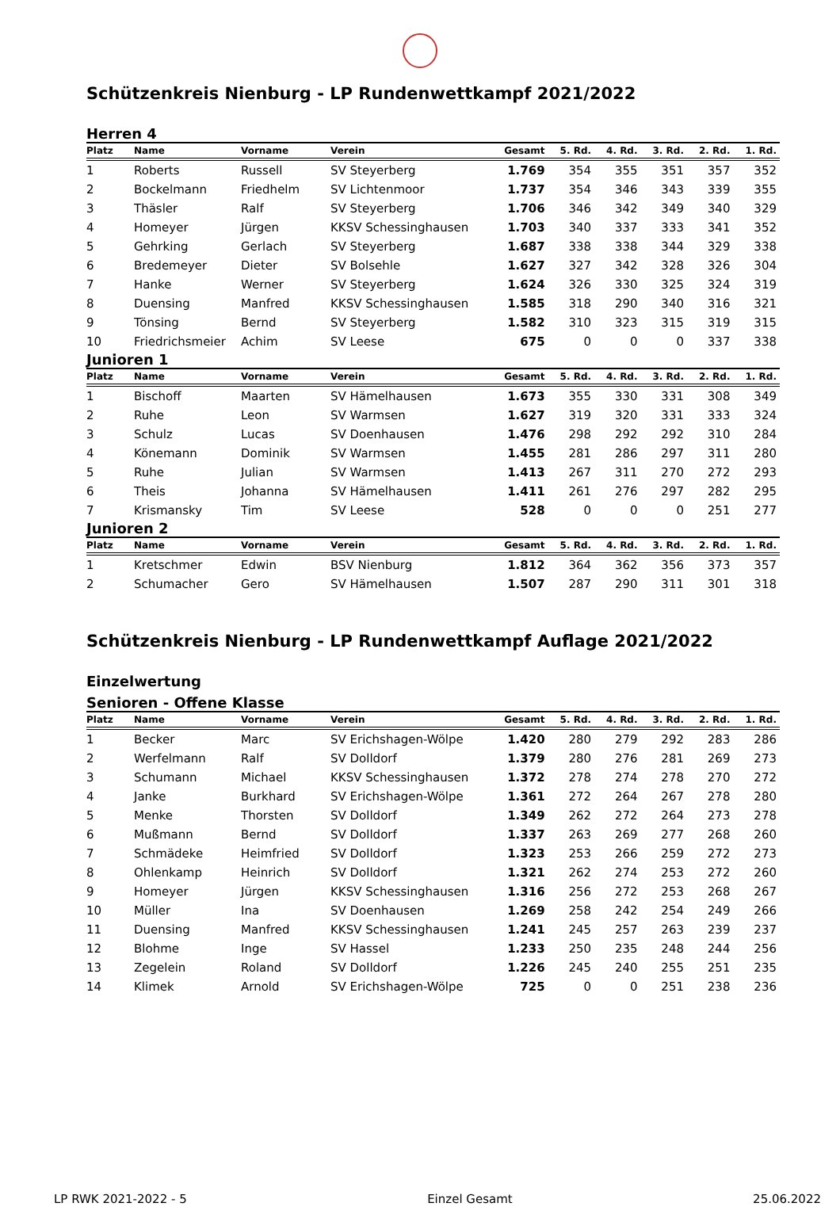Schützenkreis Nienburg - LP Rundenwettkampf 2021/2022
Herren 4
| Platz | Name | Vorname | Verein | Gesamt | 5. Rd. | 4. Rd. | 3. Rd. | 2. Rd. | 1. Rd. |
| --- | --- | --- | --- | --- | --- | --- | --- | --- | --- |
| 1 | Roberts | Russell | SV Steyerberg | 1.769 | 354 | 355 | 351 | 357 | 352 |
| 2 | Bockelmann | Friedhelm | SV Lichtenmoor | 1.737 | 354 | 346 | 343 | 339 | 355 |
| 3 | Thäsler | Ralf | SV Steyerberg | 1.706 | 346 | 342 | 349 | 340 | 329 |
| 4 | Homeyer | Jürgen | KKSV Schessinghausen | 1.703 | 340 | 337 | 333 | 341 | 352 |
| 5 | Gehrking | Gerlach | SV Steyerberg | 1.687 | 338 | 338 | 344 | 329 | 338 |
| 6 | Bredemeyer | Dieter | SV Bolsehle | 1.627 | 327 | 342 | 328 | 326 | 304 |
| 7 | Hanke | Werner | SV Steyerberg | 1.624 | 326 | 330 | 325 | 324 | 319 |
| 8 | Duensing | Manfred | KKSV Schessinghausen | 1.585 | 318 | 290 | 340 | 316 | 321 |
| 9 | Tönsing | Bernd | SV Steyerberg | 1.582 | 310 | 323 | 315 | 319 | 315 |
| 10 | Friedrichsmeier | Achim | SV Leese | 675 | 0 | 0 | 0 | 337 | 338 |
Junioren 1
| Platz | Name | Vorname | Verein | Gesamt | 5. Rd. | 4. Rd. | 3. Rd. | 2. Rd. | 1. Rd. |
| --- | --- | --- | --- | --- | --- | --- | --- | --- | --- |
| 1 | Bischoff | Maarten | SV Hämelhausen | 1.673 | 355 | 330 | 331 | 308 | 349 |
| 2 | Ruhe | Leon | SV Warmsen | 1.627 | 319 | 320 | 331 | 333 | 324 |
| 3 | Schulz | Lucas | SV Doenhausen | 1.476 | 298 | 292 | 292 | 310 | 284 |
| 4 | Könemann | Dominik | SV Warmsen | 1.455 | 281 | 286 | 297 | 311 | 280 |
| 5 | Ruhe | Julian | SV Warmsen | 1.413 | 267 | 311 | 270 | 272 | 293 |
| 6 | Theis | Johanna | SV Hämelhausen | 1.411 | 261 | 276 | 297 | 282 | 295 |
| 7 | Krismansky | Tim | SV Leese | 528 | 0 | 0 | 0 | 251 | 277 |
Junioren 2
| Platz | Name | Vorname | Verein | Gesamt | 5. Rd. | 4. Rd. | 3. Rd. | 2. Rd. | 1. Rd. |
| --- | --- | --- | --- | --- | --- | --- | --- | --- | --- |
| 1 | Kretschmer | Edwin | BSV Nienburg | 1.812 | 364 | 362 | 356 | 373 | 357 |
| 2 | Schumacher | Gero | SV Hämelhausen | 1.507 | 287 | 290 | 311 | 301 | 318 |
Schützenkreis Nienburg - LP Rundenwettkampf Auflage 2021/2022
Einzelwertung
Senioren - Offene Klasse
| Platz | Name | Vorname | Verein | Gesamt | 5. Rd. | 4. Rd. | 3. Rd. | 2. Rd. | 1. Rd. |
| --- | --- | --- | --- | --- | --- | --- | --- | --- | --- |
| 1 | Becker | Marc | SV Erichshagen-Wölpe | 1.420 | 280 | 279 | 292 | 283 | 286 |
| 2 | Werfelmann | Ralf | SV Dolldorf | 1.379 | 280 | 276 | 281 | 269 | 273 |
| 3 | Schumann | Michael | KKSV Schessinghausen | 1.372 | 278 | 274 | 278 | 270 | 272 |
| 4 | Janke | Burkhard | SV Erichshagen-Wölpe | 1.361 | 272 | 264 | 267 | 278 | 280 |
| 5 | Menke | Thorsten | SV Dolldorf | 1.349 | 262 | 272 | 264 | 273 | 278 |
| 6 | Mußmann | Bernd | SV Dolldorf | 1.337 | 263 | 269 | 277 | 268 | 260 |
| 7 | Schmädeke | Heimfried | SV Dolldorf | 1.323 | 253 | 266 | 259 | 272 | 273 |
| 8 | Ohlenkamp | Heinrich | SV Dolldorf | 1.321 | 262 | 274 | 253 | 272 | 260 |
| 9 | Homeyer | Jürgen | KKSV Schessinghausen | 1.316 | 256 | 272 | 253 | 268 | 267 |
| 10 | Müller | Ina | SV Doenhausen | 1.269 | 258 | 242 | 254 | 249 | 266 |
| 11 | Duensing | Manfred | KKSV Schessinghausen | 1.241 | 245 | 257 | 263 | 239 | 237 |
| 12 | Blohme | Inge | SV Hassel | 1.233 | 250 | 235 | 248 | 244 | 256 |
| 13 | Zegelein | Roland | SV Dolldorf | 1.226 | 245 | 240 | 255 | 251 | 235 |
| 14 | Klimek | Arnold | SV Erichshagen-Wölpe | 725 | 0 | 0 | 251 | 238 | 236 |
LP RWK 2021-2022 - 5 Einzel Gesamt 25.06.2022